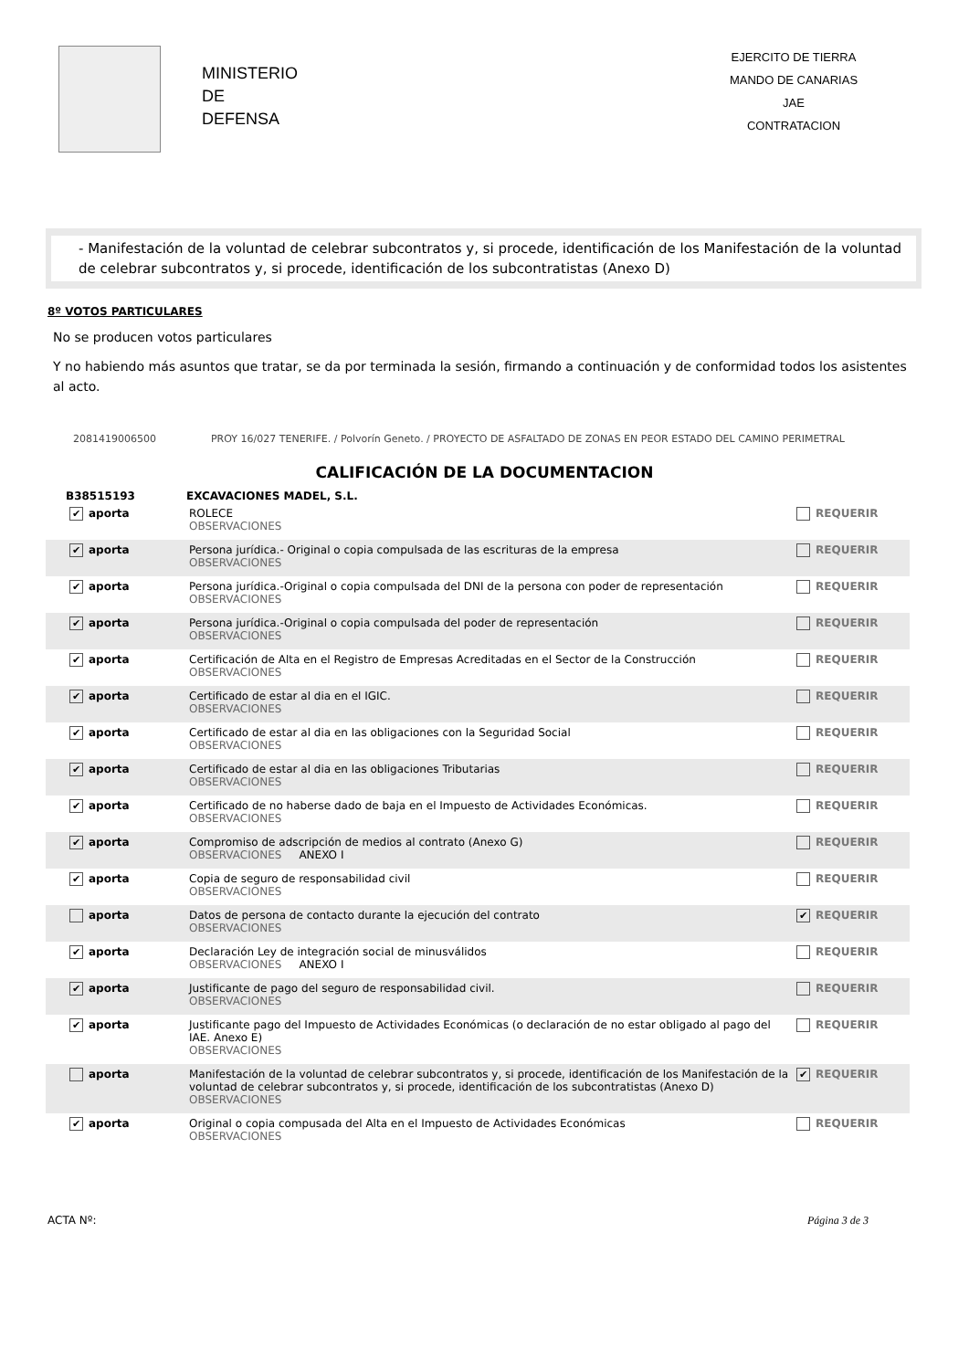MINISTERIO
DE
DEFENSA
EJERCITO DE TIERRA
MANDO DE CANARIAS
JAE
CONTRATACION
- Manifestación de la voluntad de celebrar subcontratos y, si procede, identificación de los Manifestación de la voluntad de celebrar subcontratos y, si procede, identificación de los subcontratistas (Anexo D)
8º VOTOS PARTICULARES
No se producen votos particulares
Y no habiendo más asuntos que tratar, se da por terminada la sesión, firmando a continuación y de conformidad todos los asistentes al acto.
2081419006500 PROY 16/027 TENERIFE. / Polvorín Geneto. / PROYECTO DE ASFALTADO DE ZONAS EN PEOR ESTADO DEL CAMINO PERIMETRAL
CALIFICACIÓN DE LA DOCUMENTACION
| B38515193 | EXCAVACIONES MADEL, S.L. | |
| --- | --- | --- |
| ✔ aporta | ROLECE OBSERVACIONES | REQUERIR |
| ✔ aporta | Persona jurídica.- Original o copia compulsada de las escrituras de la empresa OBSERVACIONES | REQUERIR |
| ✔ aporta | Persona jurídica.-Original o copia compulsada del DNI de la persona con poder de representación OBSERVACIONES | REQUERIR |
| ✔ aporta | Persona jurídica.-Original o copia compulsada del poder de representación OBSERVACIONES | REQUERIR |
| ✔ aporta | Certificación de Alta en el Registro de Empresas Acreditadas en el Sector de la Construcción OBSERVACIONES | REQUERIR |
| ✔ aporta | Certificado de estar al dia en el IGIC. OBSERVACIONES | REQUERIR |
| ✔ aporta | Certificado de estar al dia en las obligaciones con la Seguridad Social OBSERVACIONES | REQUERIR |
| ✔ aporta | Certificado de estar al dia en las obligaciones Tributarias OBSERVACIONES | REQUERIR |
| ✔ aporta | Certificado de no haberse dado de baja en el Impuesto de Actividades Económicas. OBSERVACIONES | REQUERIR |
| ✔ aporta | Compromiso de adscripción de medios al contrato (Anexo G) OBSERVACIONES ANEXO I | REQUERIR |
| ✔ aporta | Copia de seguro de responsabilidad civil OBSERVACIONES | REQUERIR |
| aporta | Datos de persona de contacto durante la ejecución del contrato OBSERVACIONES | ✔ REQUERIR |
| ✔ aporta | Declaración Ley de integración social de minusválidos OBSERVACIONES ANEXO I | REQUERIR |
| ✔ aporta | Justificante de pago del seguro de responsabilidad civil. OBSERVACIONES | REQUERIR |
| ✔ aporta | Justificante pago del Impuesto de Actividades Económicas (o declaración de no estar obligado al pago del IAE. Anexo E) OBSERVACIONES | REQUERIR |
| aporta | Manifestación de la voluntad de celebrar subcontratos y, si procede, identificación de los Manifestación de la voluntad de celebrar subcontratos y, si procede, identificación de los subcontratistas (Anexo D) OBSERVACIONES | ✔ REQUERIR |
| ✔ aporta | Original o copia compusada del Alta en el Impuesto de Actividades Económicas OBSERVACIONES | REQUERIR |
ACTA Nº: Página 3 de 3